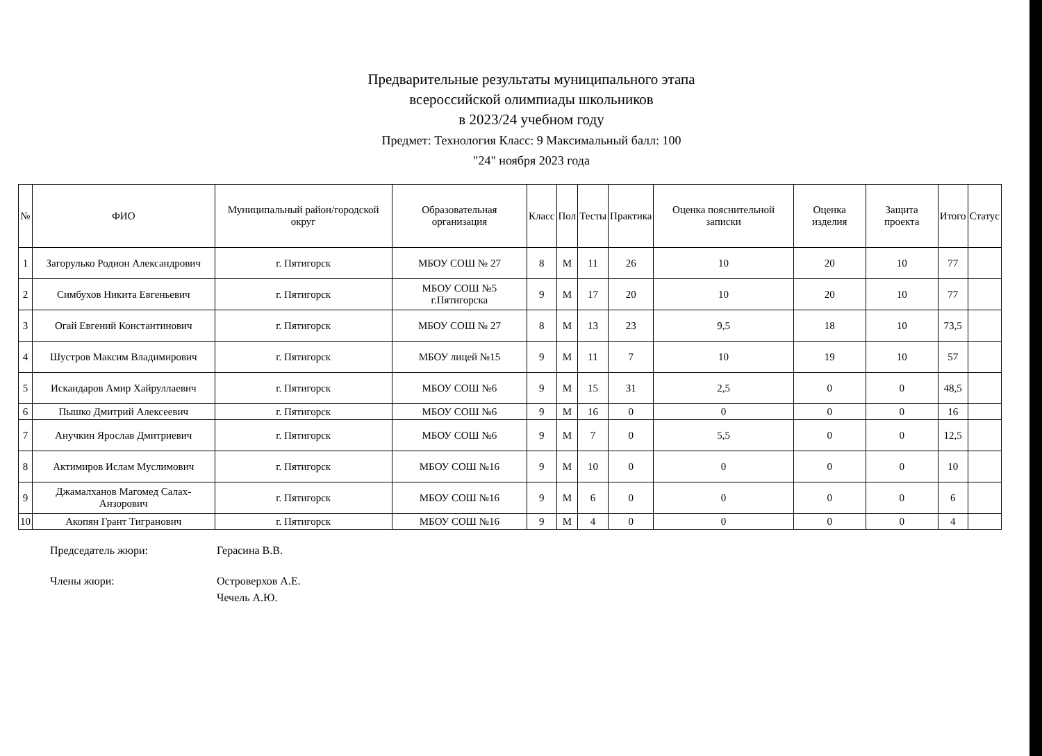Предварительные результаты муниципального этапа
всероссийской олимпиады школьников
в 2023/24 учебном году
Предмет: Технология Класс: 9 Максимальный балл: 100
"24" ноября 2023 года
| № | ФИО | Муниципальный район/городской округ | Образовательная организация | Класс | Пол | Тесты | Практика | Оценка пояснительной записки | Оценка изделия | Защита проекта | Итого | Статус |
| --- | --- | --- | --- | --- | --- | --- | --- | --- | --- | --- | --- | --- |
| 1 | Загорулько Родион Александрович | г. Пятигорск | МБОУ СОШ № 27 | 8 | М | 11 | 26 | 10 | 20 | 10 | 77 | |
| 2 | Симбухов Никита Евгеньевич | г. Пятигорск | МБОУ СОШ №5 г.Пятигорска | 9 | М | 17 | 20 | 10 | 20 | 10 | 77 | |
| 3 | Огай Евгений Константинович | г. Пятигорск | МБОУ СОШ № 27 | 8 | М | 13 | 23 | 9,5 | 18 | 10 | 73,5 | |
| 4 | Шустров Максим Владимирович | г. Пятигорск | МБОУ лицей №15 | 9 | М | 11 | 7 | 10 | 19 | 10 | 57 | |
| 5 | Искандаров Амир Хайруллаевич | г. Пятигорск | МБОУ СОШ №6 | 9 | М | 15 | 31 | 2,5 | 0 | 0 | 48,5 | |
| 6 | Пышко Дмитрий Алексеевич | г. Пятигорск | МБОУ СОШ №6 | 9 | М | 16 | 0 | 0 | 0 | 0 | 16 | |
| 7 | Анучкин Ярослав Дмитриевич | г. Пятигорск | МБОУ СОШ №6 | 9 | М | 7 | 0 | 5,5 | 0 | 0 | 12,5 | |
| 8 | Актимиров Ислам Муслимович | г. Пятигорск | МБОУ СОШ №16 | 9 | М | 10 | 0 | 0 | 0 | 0 | 10 | |
| 9 | Джамалханов Магомед Салах-Анзорович | г. Пятигорск | МБОУ СОШ №16 | 9 | М | 6 | 0 | 0 | 0 | 0 | 6 | |
| 10 | Акопян Грант Тигранович | г. Пятигорск | МБОУ СОШ №16 | 9 | М | 4 | 0 | 0 | 0 | 0 | 4 | |
Председатель жюри: Герасина В.В.
Члены жюри: Островерхов А.Е.
Чечель А.Ю.